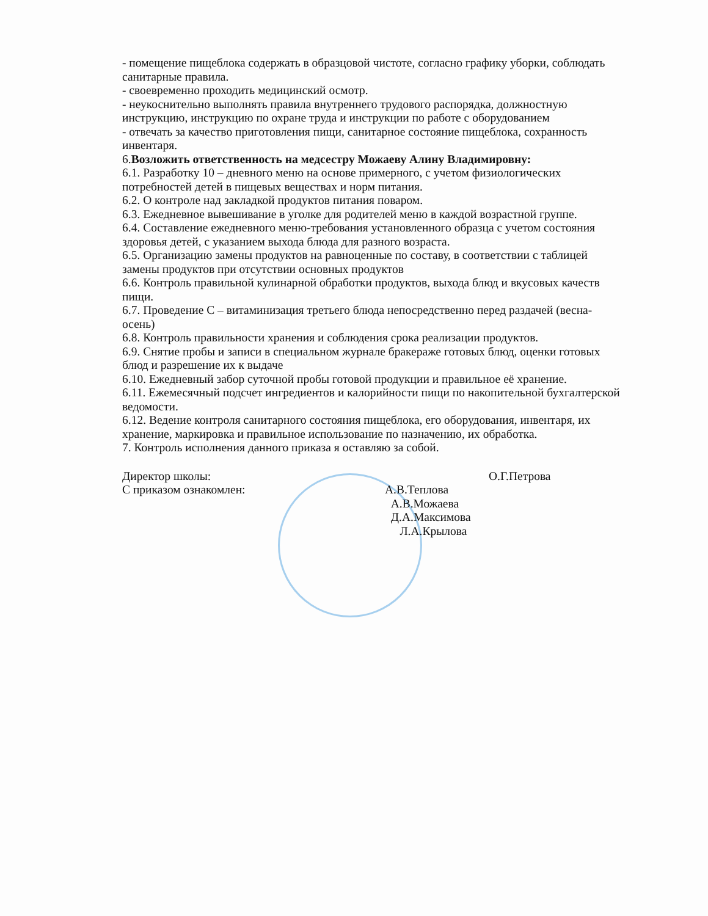- помещение пищеблока содержать в образцовой чистоте, согласно графику уборки, соблюдать санитарные правила.
- своевременно проходить медицинский осмотр.
- неукоснительно выполнять правила внутреннего трудового распорядка, должностную инструкцию, инструкцию по охране труда и инструкции по работе с оборудованием
- отвечать за качество приготовления пищи, санитарное состояние пищеблока, сохранность инвентаря.
6.Возложить ответственность на медсестру Можаеву Алину Владимировну:
6.1. Разработку 10 – дневного меню на основе примерного, с учетом физиологических потребностей детей в пищевых веществах и норм питания.
6.2. О контроле над закладкой продуктов питания поваром.
6.3. Ежедневное вывешивание в уголке для родителей меню в каждой возрастной группе.
6.4. Составление ежедневного меню-требования установленного образца с учетом состояния здоровья детей, с указанием выхода блюда для разного возраста.
6.5. Организацию замены продуктов на равноценные по составу, в соответствии с таблицей замены продуктов при отсутствии основных продуктов
6.6. Контроль правильной кулинарной обработки продуктов, выхода блюд и вкусовых качеств пищи.
6.7. Проведение С – витаминизация третьего блюда непосредственно перед раздачей (весна-осень)
6.8. Контроль правильности хранения и соблюдения срока реализации продуктов.
6.9. Снятие пробы и записи в специальном журнале бракераже готовых блюд, оценки готовых блюд и разрешение их к выдаче
6.10. Ежедневный забор суточной пробы готовой продукции и правильное её хранение.
6.11. Ежемесячный подсчет ингредиентов и калорийности пищи по накопительной бухгалтерской ведомости.
6.12. Ведение контроля санитарного состояния пищеблока, его оборудования, инвентаря, их хранение, маркировка и правильное использование по назначению, их обработка.
7. Контроль исполнения данного приказа я оставляю за собой.
Директор школы:
О.Г.Петрова
С приказом ознакомлен:
А.В.Теплова
А.В.Можаева
Д.А.Максимова
Л.А.Крылова